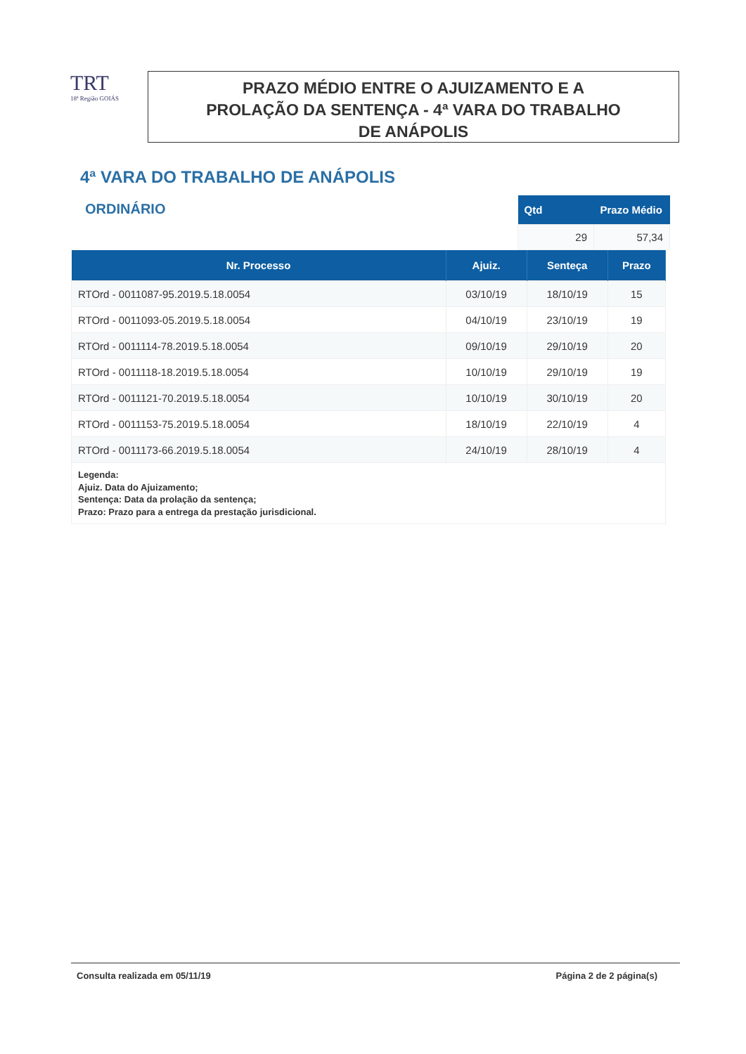TRT
18ª Região GOIÁS
PRAZO MÉDIO ENTRE O AJUIZAMENTO E A
PROLAÇÃO DA SENTENÇA - 4ª VARA DO TRABALHO
DE ANÁPOLIS
4ª VARA DO TRABALHO DE ANÁPOLIS
ORDINÁRIO
| Qtd | Prazo Médio |
| --- | --- |
| 29 | 57,34 |
| Nr. Processo | Ajuiz. | Senteça | Prazo |
| --- | --- | --- | --- |
| RTOrd - 0011087-95.2019.5.18.0054 | 03/10/19 | 18/10/19 | 15 |
| RTOrd - 0011093-05.2019.5.18.0054 | 04/10/19 | 23/10/19 | 19 |
| RTOrd - 0011114-78.2019.5.18.0054 | 09/10/19 | 29/10/19 | 20 |
| RTOrd - 0011118-18.2019.5.18.0054 | 10/10/19 | 29/10/19 | 19 |
| RTOrd - 0011121-70.2019.5.18.0054 | 10/10/19 | 30/10/19 | 20 |
| RTOrd - 0011153-75.2019.5.18.0054 | 18/10/19 | 22/10/19 | 4 |
| RTOrd - 0011173-66.2019.5.18.0054 | 24/10/19 | 28/10/19 | 4 |
| Legenda: Ajuiz. Data do Ajuizamento; Sentença: Data da prolação da sentença; Prazo: Prazo para a entrega da prestação jurisdicional. | | | |
Consulta realizada em 05/11/19 Página 2 de 2 página(s)